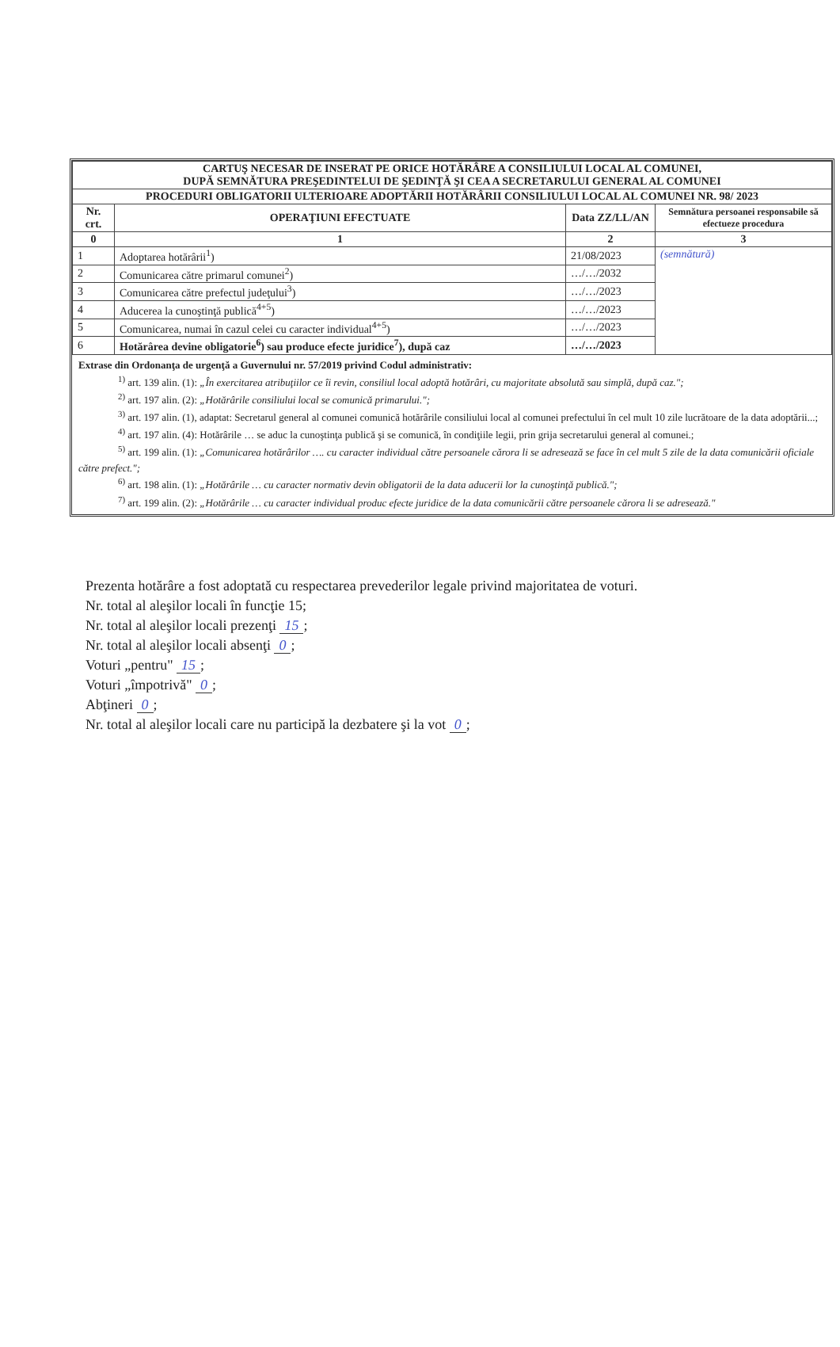| CARTUŞ NECESAR DE INSERAT PE ORICE HOTĂRÂRE A CONSILIULUI LOCAL AL COMUNEI, DUPĂ SEMNĂTURA PREŞEDINTELUI DE ŞEDINŢĂ ŞI CEA A SECRETARULUI GENERAL AL COMUNEI | | | |
| PROCEDURI OBLIGATORII ULTERIOARE ADOPTĂRII HOTĂRÂRII CONSILIULUI LOCAL AL COMUNEI NR. 98/ 2023 | | | |
| Nr. crt. | OPERAŢIUNI EFECTUATE | Data ZZ/LL/AN | Semnătura persoanei responsabile să efectueze procedura |
| 0 | 1 | 2 | 3 |
| 1 | Adoptarea hotărârii<sup>1</sup>) | 21/08/2023 | (semnătură) |
| 2 | Comunicarea către primarul comunei<sup>2</sup>) | …/…/2032 | |
| 3 | Comunicarea către prefectul judeţului<sup>3</sup>) | …/…/2023 | |
| 4 | Aducerea la cunoştinţă publică<sup>4+5</sup>) | …/…/2023 | |
| 5 | Comunicarea, numai în cazul celei cu caracter individual<sup>4+5</sup>) | …/…/2023 | |
| 6 | Hotărârea devine obligatorie<sup>6</sup>) sau produce efecte juridice<sup>7</sup>), după caz | …/…/2023 | |
Extrase din Ordonanţa de urgenţă a Guvernului nr. 57/2019 privind Codul administrativ:
<sup>1)</sup> art. 139 alin. (1): „În exercitarea atribuţiilor ce îi revin, consiliul local adoptă hotărâri, cu majoritate absolută sau simplă, după caz.";
<sup>2)</sup> art. 197 alin. (2): „Hotărârile consiliului local se comunică primarului.";
<sup>3)</sup> art. 197 alin. (1), adaptat: Secretarul general al comunei comunică hotărârile consiliului local al comunei prefectului în cel mult 10 zile lucrătoare de la data adoptării...;
<sup>4)</sup> art. 197 alin. (4): Hotărârile … se aduc la cunoştinţa publică şi se comunică, în condiţiile legii, prin grija secretarului general al comunei.;
<sup>5)</sup> art. 199 alin. (1): „Comunicarea hotărârilor …. cu caracter individual către persoanele cărora li se adresează se face în cel mult 5 zile de la data comunicării oficiale către prefect.";
<sup>6)</sup> art. 198 alin. (1): „Hotărârile … cu caracter normativ devin obligatorii de la data aducerii lor la cunoştinţă publică.";
<sup>7)</sup> art. 199 alin. (2): „Hotărârile … cu caracter individual produc efecte juridice de la data comunicării către persoanele cărora li se adresează."
Prezenta hotărâre a fost adoptată cu respectarea prevederilor legale privind majoritatea de voturi.
Nr. total al aleşilor locali în funcţie 15;
Nr. total al aleşilor locali prezenţi 15;
Nr. total al aleşilor locali absenţi 0;
Voturi „pentru" 15;
Voturi „împotrivă" 0;
Abţineri 0;
Nr. total al aleşilor locali care nu participă la dezbatere şi la vot 0;